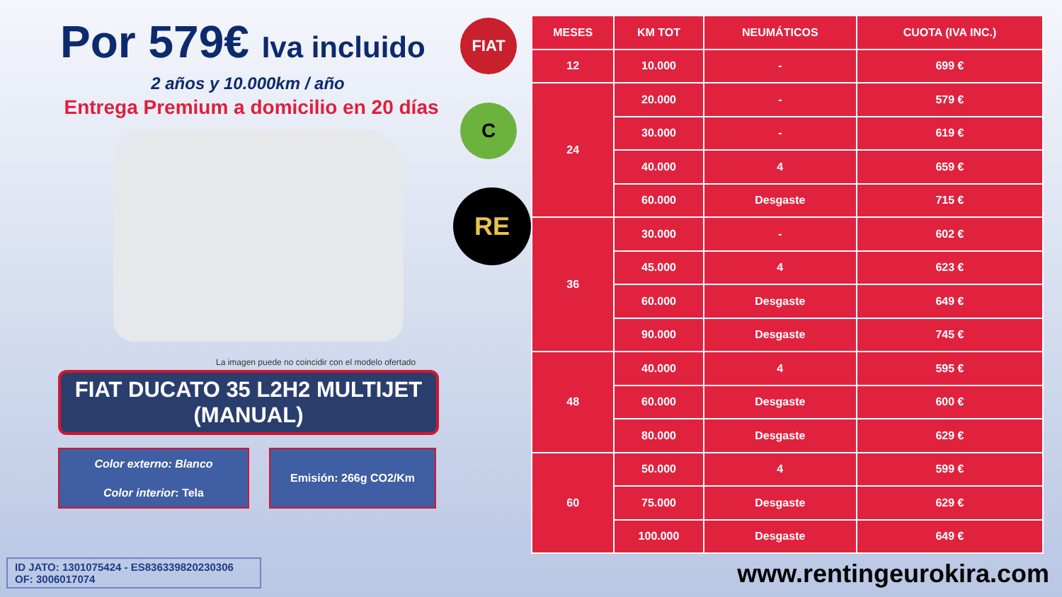Por 579€ Iva incluido
2 años y 10.000km / año
Entrega Premium a domicilio en 20 días
La imagen puede no coincidir con el modelo ofertado
FIAT DUCATO 35 L2H2 MULTIJET (MANUAL)
Color externo: Blanco
Color interior: Tela
Emisión: 266g CO2/Km
ID JATO: 1301075424 - ES836339820230306
OF: 3006017074
FIAT
C
RE
| MESES | KM TOT | NEUMÁTICOS | CUOTA (IVA INC.) |
| --- | --- | --- | --- |
| 12 | 10.000 | - | 699 € |
| 24 | 20.000 | - | 579 € |
| | 30.000 | - | 619 € |
| | 40.000 | 4 | 659 € |
| | 60.000 | Desgaste | 715 € |
| 36 | 30.000 | - | 602 € |
| | 45.000 | 4 | 623 € |
| | 60.000 | Desgaste | 649 € |
| | 90.000 | Desgaste | 745 € |
| 48 | 40.000 | 4 | 595 € |
| | 60.000 | Desgaste | 600 € |
| | 80.000 | Desgaste | 629 € |
| 60 | 50.000 | 4 | 599 € |
| | 75.000 | Desgaste | 629 € |
| | 100.000 | Desgaste | 649 € |
www.rentingeurokira.com